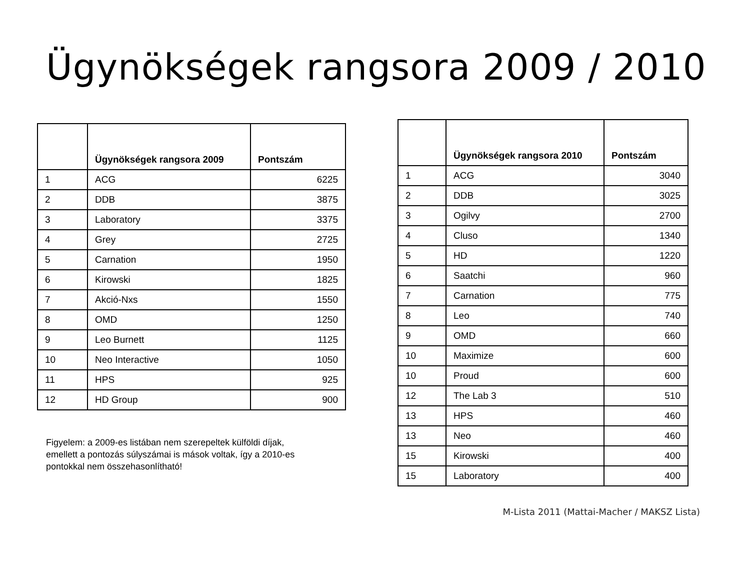Ügynökségek rangsora 2009 / 2010
| | Ügynökségek rangsora 2009 | Pontszám |
| --- | --- | --- |
| 1 | ACG | 6225 |
| 2 | DDB | 3875 |
| 3 | Laboratory | 3375 |
| 4 | Grey | 2725 |
| 5 | Carnation | 1950 |
| 6 | Kirowski | 1825 |
| 7 | Akció-Nxs | 1550 |
| 8 | OMD | 1250 |
| 9 | Leo Burnett | 1125 |
| 10 | Neo Interactive | 1050 |
| 11 | HPS | 925 |
| 12 | HD Group | 900 |
Figyelem: a 2009-es listában nem szerepeltek külföldi díjak,
emellett a pontozás súlyszámai is mások voltak, így a 2010-es
pontokkal nem összehasonlítható!
| | Ügynökségek rangsora 2010 | Pontszám |
| --- | --- | --- |
| 1 | ACG | 3040 |
| 2 | DDB | 3025 |
| 3 | Ogilvy | 2700 |
| 4 | Cluso | 1340 |
| 5 | HD | 1220 |
| 6 | Saatchi | 960 |
| 7 | Carnation | 775 |
| 8 | Leo | 740 |
| 9 | OMD | 660 |
| 10 | Maximize | 600 |
| 10 | Proud | 600 |
| 12 | The Lab 3 | 510 |
| 13 | HPS | 460 |
| 13 | Neo | 460 |
| 15 | Kirowski | 400 |
| 15 | Laboratory | 400 |
M-Lista 2011 (Mattai-Macher / MAKSZ Lista)